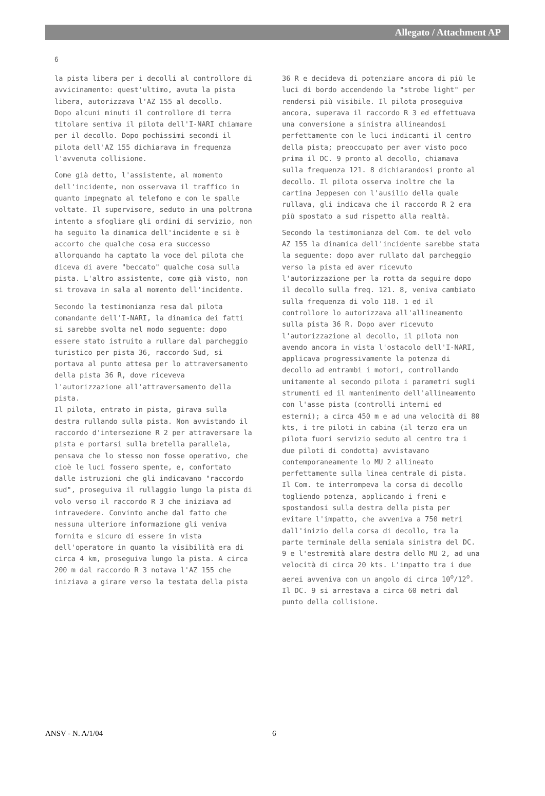Allegato / Attachment AP
6
la pista libera per i decolli al controllore di avvicinamento: quest'ultimo, avuta la pista libera, autorizzava l'AZ 155 al decollo.
Dopo alcuni minuti il controllore di terra titolare sentiva il pilota dell'I-NARI chiamare per il decollo. Dopo pochissimi secondi il pilota dell'AZ 155 dichiarava in frequenza l'avvenuta collisione.
Come già detto, l'assistente, al momento dell'incidente, non osservava il traffico in quanto impegnato al telefono e con le spalle voltate. Il supervisore, seduto in una poltrona intento a sfogliare gli ordini di servizio, non ha seguito la dinamica dell'incidente e si è accorto che qualche cosa era successo allorquando ha captato la voce del pilota che diceva di avere "beccato" qualche cosa sulla pista. L'altro assistente, come già visto, non si trovava in sala al momento dell'incidente.
Secondo la testimonianza resa dal pilota comandante dell'I-NARI, la dinamica dei fatti si sarebbe svolta nel modo seguente: dopo essere stato istruito a rullare dal parcheggio turistico per pista 36, raccordo Sud, si portava al punto attesa per lo attraversamento della pista 36 R, dove riceveva l'autorizzazione all'attraversamento della pista.
Il pilota, entrato in pista, girava sulla destra rullando sulla pista. Non avvistando il raccordo d'intersezione R 2 per attraversare la pista e portarsi sulla bretella parallela, pensava che lo stesso non fosse operativo, che cioè le luci fossero spente, e, confortato dalle istruzioni che gli indicavano "raccordo sud", proseguiva il rullaggio lungo la pista di volo verso il raccordo R 3 che iniziava ad intravedere. Convinto anche dal fatto che nessuna ulteriore informazione gli veniva fornita e sicuro di essere in vista dell'operatore in quanto la visibilità era di circa 4 km, proseguiva lungo la pista. A circa 200 m dal raccordo R 3 notava l'AZ 155 che iniziava a girare verso la testata della pista
36 R e decideva di potenziare ancora di più le luci di bordo accendendo la "strobe light" per rendersi più visibile. Il pilota proseguiva ancora, superava il raccordo R 3 ed effettuava una conversione a sinistra allineandosi perfettamente con le luci indicanti il centro della pista; preoccupato per aver visto poco prima il DC. 9 pronto al decollo, chiamava sulla frequenza 121. 8 dichiarandosi pronto al decollo. Il pilota osserva inoltre che la cartina Jeppesen con l'ausilio della quale rullava, gli indicava che il raccordo R 2 era più spostato a sud rispetto alla realtà.
Secondo la testimonianza del Com. te del volo AZ 155 la dinamica dell'incidente sarebbe stata la seguente: dopo aver rullato dal parcheggio verso la pista ed aver ricevuto l'autorizzazione per la rotta da seguire dopo il decollo sulla freq. 121. 8, veniva cambiato sulla frequenza di volo 118. 1 ed il controllore lo autorizzava all'allineamento sulla pista 36 R. Dopo aver ricevuto l'autorizzazione al decollo, il pilota non avendo ancora in vista l'ostacolo dell'I-NARI, applicava progressivamente la potenza di decollo ad entrambi i motori, controllando unitamente al secondo pilota i parametri sugli strumenti ed il mantenimento dell'allineamento con l'asse pista (controlli interni ed esterni); a circa 450 m e ad una velocità di 80 kts, i tre piloti in cabina (il terzo era un pilota fuori servizio seduto al centro tra i due piloti di condotta) avvistavano contemporaneamente lo MU 2 allineato perfettamente sulla linea centrale di pista.
Il Com. te interrompeva la corsa di decollo togliendo potenza, applicando i freni e spostandosi sulla destra della pista per evitare l'impatto, che avveniva a 750 metri dall'inizio della corsa di decollo, tra la parte terminale della semiala sinistra del DC. 9 e l'estremità alare destra dello MU 2, ad una velocità di circa 20 kts. L'impatto tra i due aerei avveniva con un angolo di circa 10<sup>o</sup>/12<sup>o</sup>. Il DC. 9 si arrestava a circa 60 metri dal punto della collisione.
ANSV - N. A/1/04 6